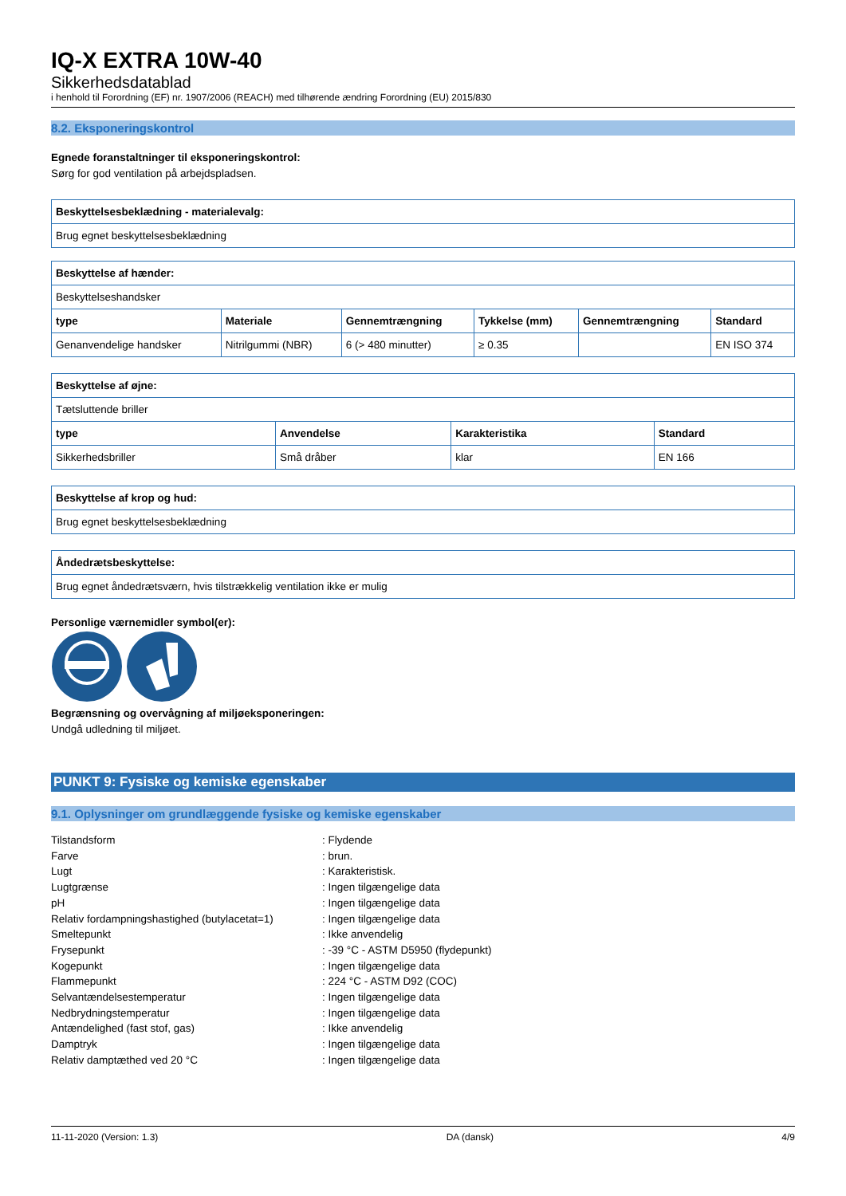IQ-X EXTRA 10W-40
Sikkerhedsdatablad
i henhold til Forordning (EF) nr. 1907/2006 (REACH) med tilhørende ændring Forordning (EU) 2015/830
8.2. Eksponeringskontrol
Egnede foranstaltninger til eksponeringskontrol:
Sørg for god ventilation på arbejdspladsen.
| Beskyttelsesbeklædning - materialevalg: |
| --- |
| Brug egnet beskyttelsesbeklædning |
| Beskyttelse af hænder: | | | | | |
| --- | --- | --- | --- | --- | --- |
| Beskyttelseshandsker | | | | | |
| type | Materiale | Gennemtrængning | Tykkelse (mm) | Gennemtrængning | Standard |
| Genanvendelige handsker | Nitrilgummi (NBR) | 6 (> 480 minutter) | ≥ 0.35 | | EN ISO 374 |
| Beskyttelse af øjne: | | | |
| --- | --- | --- | --- |
| Tætsluttende briller | | | |
| type | Anvendelse | Karakteristika | Standard |
| Sikkerhedsbriller | Små dråber | klar | EN 166 |
| Beskyttelse af krop og hud: |
| --- |
| Brug egnet beskyttelsesbeklædning |
| Åndedrætsbeskyttelse: |
| --- |
| Brug egnet åndedrætsværn, hvis tilstrækkelig ventilation ikke er mulig |
Personlige værnemidler symbol(er):
Begrænsning og overvågning af miljøeksponeringen:
Undgå udledning til miljøet.
PUNKT 9: Fysiske og kemiske egenskaber
9.1. Oplysninger om grundlæggende fysiske og kemiske egenskaber
| Tilstandsform | : Flydende |
| Farve | : brun. |
| Lugt | : Karakteristisk. |
| Lugtgrænse | : Ingen tilgængelige data |
| pH | : Ingen tilgængelige data |
| Relativ fordampningshastighed (butylacetat=1) | : Ingen tilgængelige data |
| Smeltepunkt | : Ikke anvendelig |
| Frysepunkt | : -39 °C - ASTM D5950 (flydepunkt) |
| Kogepunkt | : Ingen tilgængelige data |
| Flammepunkt | : 224 °C - ASTM D92 (COC) |
| Selvantændelsestemperatur | : Ingen tilgængelige data |
| Nedbrydningstemperatur | : Ingen tilgængelige data |
| Antændelighed (fast stof, gas) | : Ikke anvendelig |
| Damptryk | : Ingen tilgængelige data |
| Relativ damptæthed ved 20 °C | : Ingen tilgængelige data |
11-11-2020 (Version: 1.3) DA (dansk) 4/9